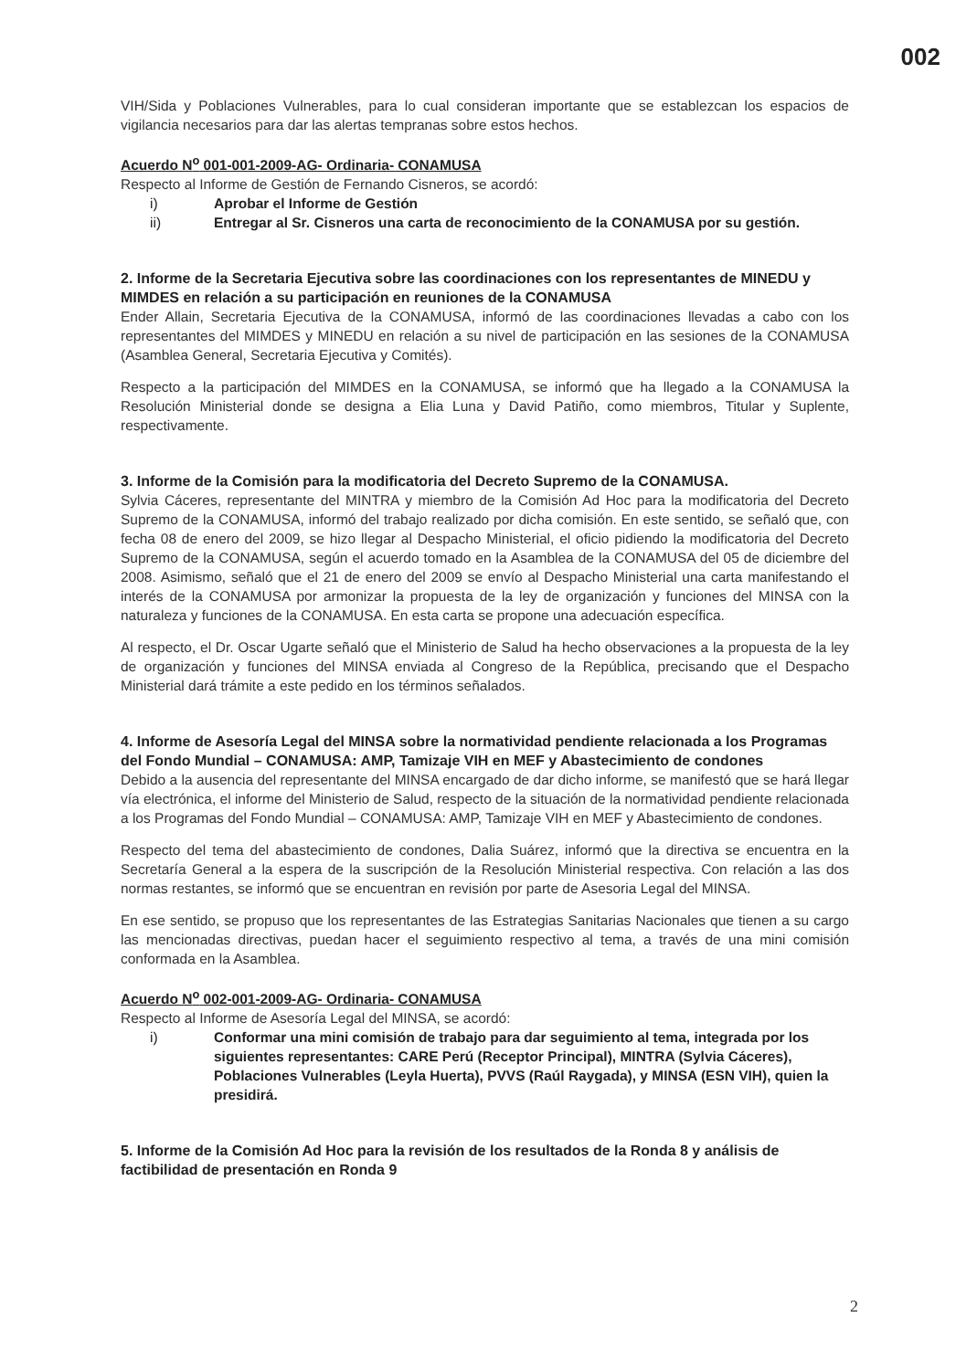002
VIH/Sida y Poblaciones Vulnerables, para lo cual consideran importante que se establezcan los espacios de vigilancia necesarios para dar las alertas tempranas sobre estos hechos.
Acuerdo N<sup>o</sup> 001-001-2009-AG- Ordinaria- CONAMUSA
Respecto al Informe de Gestión de Fernando Cisneros, se acordó:
i) Aprobar el Informe de Gestión
ii) Entregar al Sr. Cisneros una carta de reconocimiento de la CONAMUSA por su gestión.
2. Informe de la Secretaria Ejecutiva sobre las coordinaciones con los representantes de MINEDU y MIMDES en relación a su participación en reuniones de la CONAMUSA
Ender Allain, Secretaria Ejecutiva de la CONAMUSA, informó de las coordinaciones llevadas a cabo con los representantes del MIMDES y MINEDU en relación a su nivel de participación en las sesiones de la CONAMUSA (Asamblea General, Secretaria Ejecutiva y Comités).
Respecto a la participación del MIMDES en la CONAMUSA, se informó que ha llegado a la CONAMUSA la Resolución Ministerial donde se designa a Elia Luna y David Patiño, como miembros, Titular y Suplente, respectivamente.
3. Informe de la Comisión para la modificatoria del Decreto Supremo de la CONAMUSA.
Sylvia Cáceres, representante del MINTRA y miembro de la Comisión Ad Hoc para la modificatoria del Decreto Supremo de la CONAMUSA, informó del trabajo realizado por dicha comisión. En este sentido, se señaló que, con fecha 08 de enero del 2009, se hizo llegar al Despacho Ministerial, el oficio pidiendo la modificatoria del Decreto Supremo de la CONAMUSA, según el acuerdo tomado en la Asamblea de la CONAMUSA del 05 de diciembre del 2008. Asimismo, señaló que el 21 de enero del 2009 se envío al Despacho Ministerial una carta manifestando el interés de la CONAMUSA por armonizar la propuesta de la ley de organización y funciones del MINSA con la naturaleza y funciones de la CONAMUSA. En esta carta se propone una adecuación específica.
Al respecto, el Dr. Oscar Ugarte señaló que el Ministerio de Salud ha hecho observaciones a la propuesta de la ley de organización y funciones del MINSA enviada al Congreso de la República, precisando que el Despacho Ministerial dará trámite a este pedido en los términos señalados.
4. Informe de Asesoría Legal del MINSA sobre la normatividad pendiente relacionada a los Programas del Fondo Mundial – CONAMUSA: AMP, Tamizaje VIH en MEF y Abastecimiento de condones
Debido a la ausencia del representante del MINSA encargado de dar dicho informe, se manifestó que se hará llegar vía electrónica, el informe del Ministerio de Salud, respecto de la situación de la normatividad pendiente relacionada a los Programas del Fondo Mundial – CONAMUSA: AMP, Tamizaje VIH en MEF y Abastecimiento de condones.
Respecto del tema del abastecimiento de condones, Dalia Suárez, informó que la directiva se encuentra en la Secretaría General a la espera de la suscripción de la Resolución Ministerial respectiva. Con relación a las dos normas restantes, se informó que se encuentran en revisión por parte de Asesoria Legal del MINSA.
En ese sentido, se propuso que los representantes de las Estrategias Sanitarias Nacionales que tienen a su cargo las mencionadas directivas, puedan hacer el seguimiento respectivo al tema, a través de una mini comisión conformada en la Asamblea.
Acuerdo N<sup>o</sup> 002-001-2009-AG- Ordinaria- CONAMUSA
Respecto al Informe de Asesoría Legal del MINSA, se acordó:
i) Conformar una mini comisión de trabajo para dar seguimiento al tema, integrada por los siguientes representantes: CARE Perú (Receptor Principal), MINTRA (Sylvia Cáceres), Poblaciones Vulnerables (Leyla Huerta), PVVS (Raúl Raygada), y MINSA (ESN VIH), quien la presidirá.
5. Informe de la Comisión Ad Hoc para la revisión de los resultados de la Ronda 8 y análisis de factibilidad de presentación en Ronda 9
2